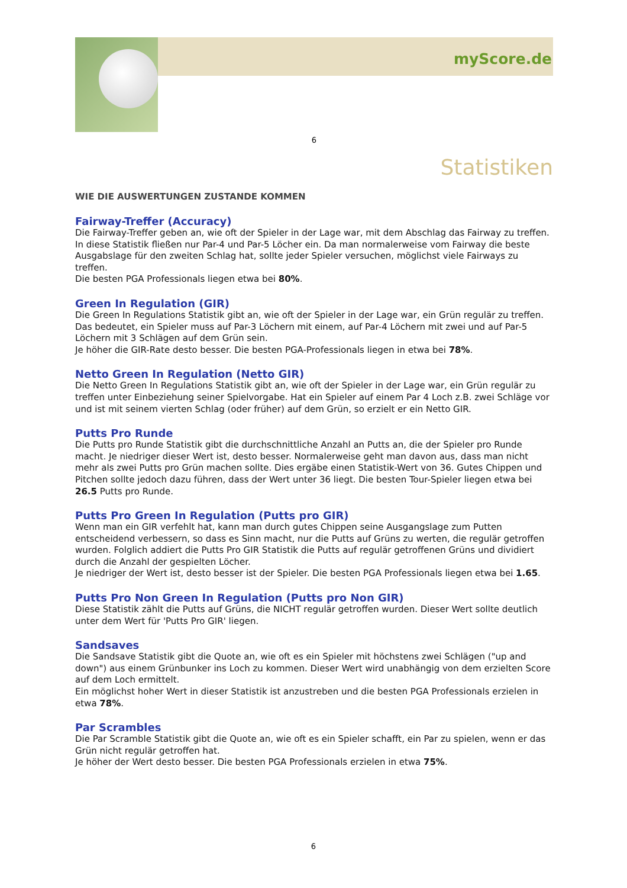myScore.de
6
Statistiken
WIE DIE AUSWERTUNGEN ZUSTANDE KOMMEN
Fairway-Treffer (Accuracy)
Die Fairway-Treffer geben an, wie oft der Spieler in der Lage war, mit dem Abschlag das Fairway zu treffen. In diese Statistik fließen nur Par-4 und Par-5 Löcher ein. Da man normalerweise vom Fairway die beste Ausgabslage für den zweiten Schlag hat, sollte jeder Spieler versuchen, möglichst viele Fairways zu treffen.
Die besten PGA Professionals liegen etwa bei 80%.
Green In Regulation (GIR)
Die Green In Regulations Statistik gibt an, wie oft der Spieler in der Lage war, ein Grün regulär zu treffen. Das bedeutet, ein Spieler muss auf Par-3 Löchern mit einem, auf Par-4 Löchern mit zwei und auf Par-5 Löchern mit 3 Schlägen auf dem Grün sein.
Je höher die GIR-Rate desto besser. Die besten PGA-Professionals liegen in etwa bei 78%.
Netto Green In Regulation (Netto GIR)
Die Netto Green In Regulations Statistik gibt an, wie oft der Spieler in der Lage war, ein Grün regulär zu treffen unter Einbeziehung seiner Spielvorgabe. Hat ein Spieler auf einem Par 4 Loch z.B. zwei Schläge vor und ist mit seinem vierten Schlag (oder früher) auf dem Grün, so erzielt er ein Netto GIR.
Putts Pro Runde
Die Putts pro Runde Statistik gibt die durchschnittliche Anzahl an Putts an, die der Spieler pro Runde macht. Je niedriger dieser Wert ist, desto besser. Normalerweise geht man davon aus, dass man nicht mehr als zwei Putts pro Grün machen sollte. Dies ergäbe einen Statistik-Wert von 36. Gutes Chippen und Pitchen sollte jedoch dazu führen, dass der Wert unter 36 liegt. Die besten Tour-Spieler liegen etwa bei 26.5 Putts pro Runde.
Putts Pro Green In Regulation (Putts pro GIR)
Wenn man ein GIR verfehlt hat, kann man durch gutes Chippen seine Ausgangslage zum Putten entscheidend verbessern, so dass es Sinn macht, nur die Putts auf Grüns zu werten, die regulär getroffen wurden. Folglich addiert die Putts Pro GIR Statistik die Putts auf regulär getroffenen Grüns und dividiert durch die Anzahl der gespielten Löcher.
Je niedriger der Wert ist, desto besser ist der Spieler. Die besten PGA Professionals liegen etwa bei 1.65.
Putts Pro Non Green In Regulation (Putts pro Non GIR)
Diese Statistik zählt die Putts auf Grüns, die NICHT regulär getroffen wurden. Dieser Wert sollte deutlich unter dem Wert für 'Putts Pro GIR' liegen.
Sandsaves
Die Sandsave Statistik gibt die Quote an, wie oft es ein Spieler mit höchstens zwei Schlägen ("up and down") aus einem Grünbunker ins Loch zu kommen. Dieser Wert wird unabhängig von dem erzielten Score auf dem Loch ermittelt.
Ein möglichst hoher Wert in dieser Statistik ist anzustreben und die besten PGA Professionals erzielen in etwa 78%.
Par Scrambles
Die Par Scramble Statistik gibt die Quote an, wie oft es ein Spieler schafft, ein Par zu spielen, wenn er das Grün nicht regulär getroffen hat.
Je höher der Wert desto besser. Die besten PGA Professionals erzielen in etwa 75%.
6